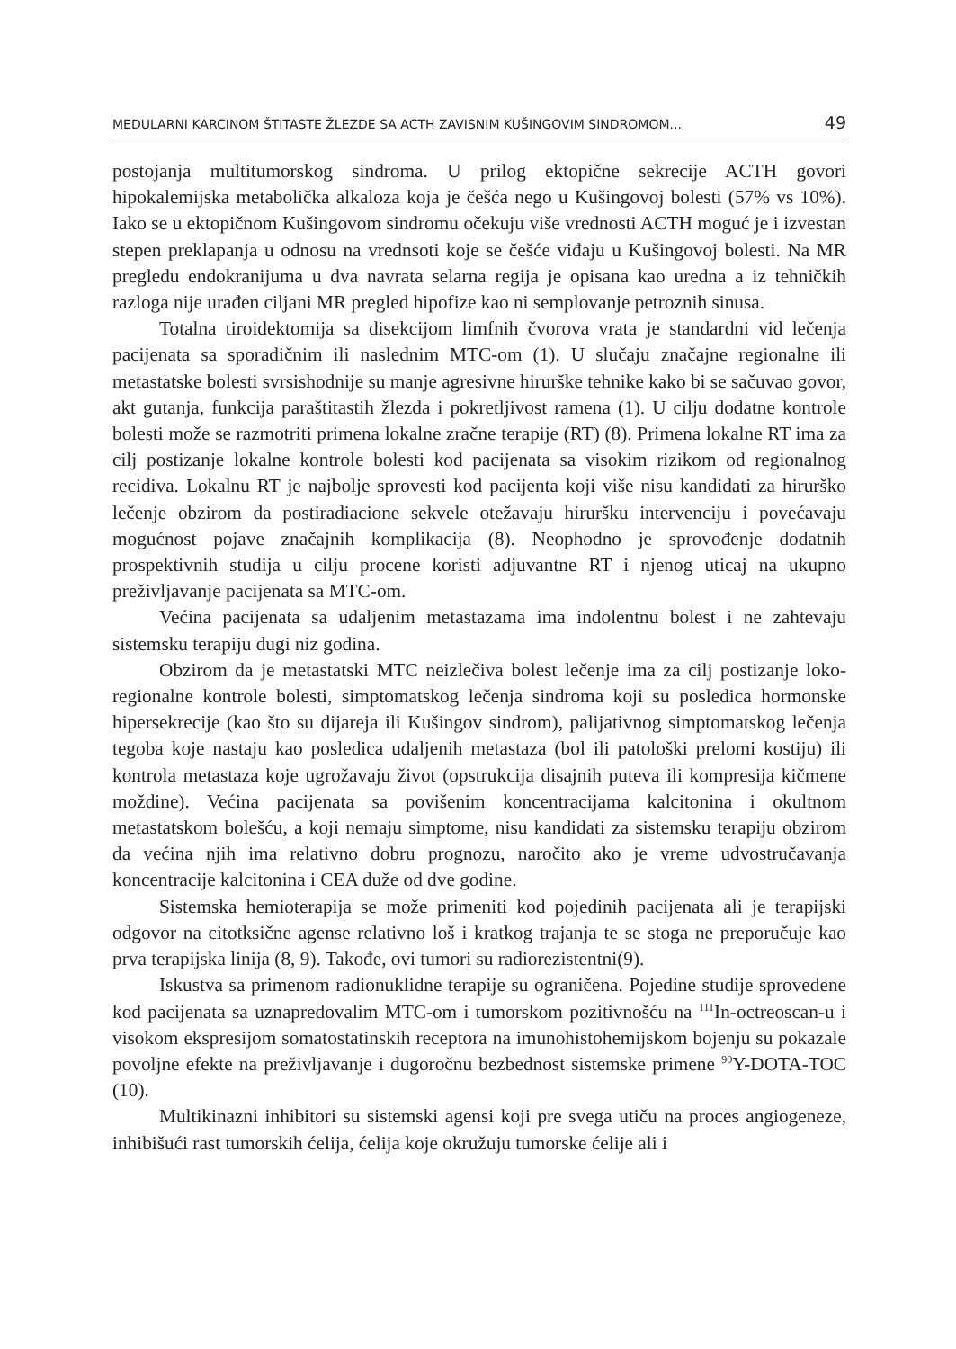MEDULARNI KARCINOM ŠTITASTE ŽLEZDE SA ACTH ZAVISNIM KUŠINGOVIM SINDROMOM... 49
postojanja multitumorskog sindroma. U prilog ektopične sekrecije ACTH govori hipokalemijska metabolička alkaloza koja je češća nego u Kušingovoj bolesti (57% vs 10%). Iako se u ektopičnom Kušingovom sindromu očekuju više vrednosti ACTH moguć je i izvestan stepen preklapanja u odnosu na vrednsoti koje se češće viđaju u Kušingovoj bolesti. Na MR pregledu endokranijuma u dva navrata selarna regija je opisana kao uredna a iz tehničkih razloga nije urađen ciljani MR pregled hipofize kao ni semplovanje petroznih sinusa.
Totalna tiroidektomija sa disekcijom limfnih čvorova vrata je standardni vid lečenja pacijenata sa sporadičnim ili naslednim MTC-om (1). U slučaju značajne regionalne ili metastatske bolesti svrsishodnije su manje agresivne hirurške tehnike kako bi se sačuvao govor, akt gutanja, funkcija paraštitastih žlezda i pokretljivost ramena (1). U cilju dodatne kontrole bolesti može se razmotriti primena lokalne zračne terapije (RT) (8). Primena lokalne RT ima za cilj postizanje lokalne kontrole bolesti kod pacijenata sa visokim rizikom od regionalnog recidiva. Lokalnu RT je najbolje sprovesti kod pacijenta koji više nisu kandidati za hirurško lečenje obzirom da postiradiacione sekvele otežavaju hiruršku intervenciju i povećavaju mogućnost pojave značajnih komplikacija (8). Neophodno je sprovođenje dodatnih prospektivnih studija u cilju procene koristi adjuvantne RT i njenog uticaj na ukupno preživljavanje pacijenata sa MTC-om.
Većina pacijenata sa udaljenim metastazama ima indolentnu bolest i ne zahtevaju sistemsku terapiju dugi niz godina.
Obzirom da je metastatski MTC neizlečiva bolest lečenje ima za cilj postizanje loko-regionalne kontrole bolesti, simptomatskog lečenja sindroma koji su posledica hormonske hipersekrecije (kao što su dijareja ili Kušingov sindrom), palijativnog simptomatskog lečenja tegoba koje nastaju kao posledica udaljenih metastaza (bol ili patološki prelomi kostiju) ili kontrola metastaza koje ugrožavaju život (opstrukcija disajnih puteva ili kompresija kičmene moždine). Većina pacijenata sa povišenim koncentracijama kalcitonina i okultnom metastatskom bolešću, a koji nemaju simp­tome, nisu kandidati za sistemsku terapiju obzirom da većina njih ima relativno dobru prognozu, naročito ako je vreme udvostručavanja koncentracije kalcitonina i CEA duže od dve godine.
Sistemska hemioterapija se može primeniti kod pojedinih pacijenata ali je te­rapijski odgovor na citotksične agense relativno loš i kratkog trajanja te se stoga ne preporučuje kao prva terapijska linija (8, 9). Takođe, ovi tumori su radiorezistentni(9).
Iskustva sa primenom radionuklidne terapije su ograničena. Pojedine studije sprovedene kod pacijenata sa uznapredovalim MTC-om i tumorskom pozitivnošću na <sup>111</sup>In-octreoscan-u i visokom ekspresijom somatostatinskih receptora na imuno­histohemijskom bojenju su pokazale povoljne efekte na preživljavanje i dugoročnu bezbednost sistemske primene <sup>90</sup>Y-DOTA-TOC (10).
Multikinazni inhibitori su sistemski agensi koji pre svega utiču na proces angi­ogeneze, inhibišući rast tumorskih ćelija, ćelija koje okružuju tumorske ćelije ali i